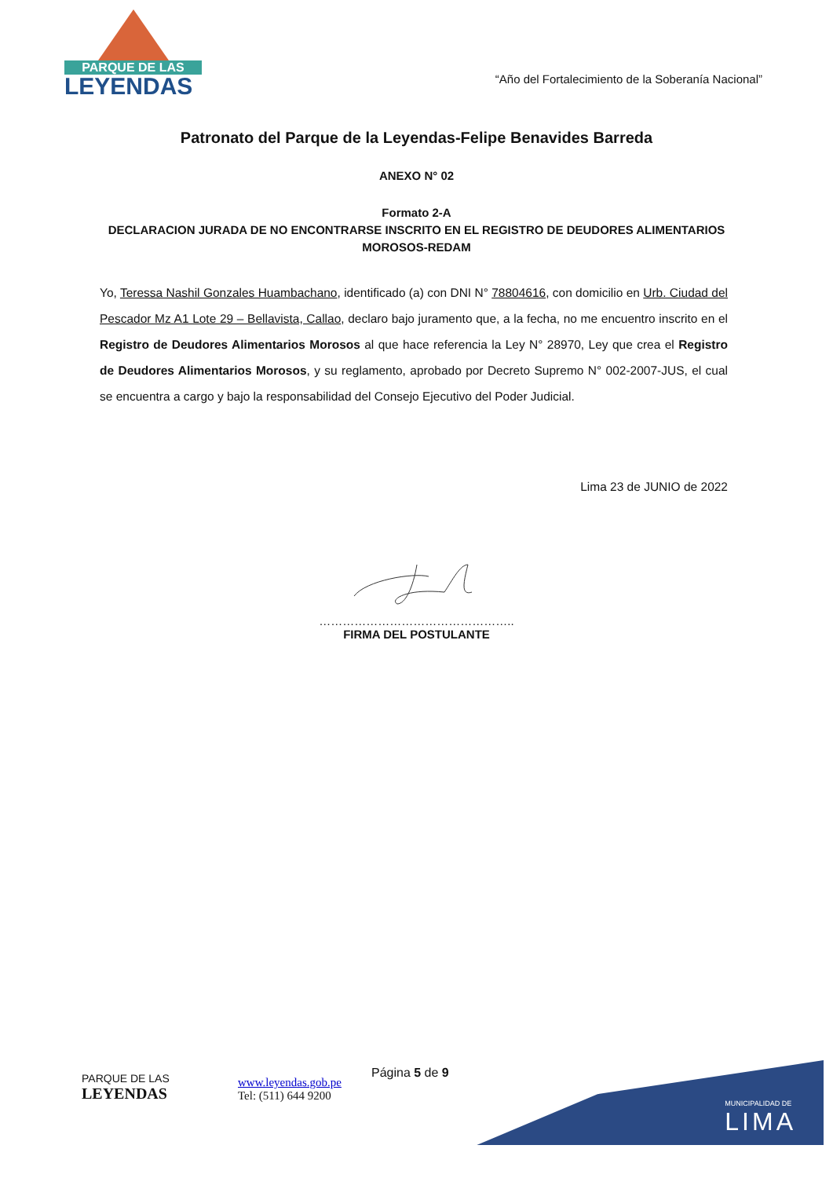PARQUE DE LAS
LEYENDAS
“Año del Fortalecimiento de la Soberanía Nacional”
Patronato del Parque de la Leyendas-Felipe Benavides Barreda
ANEXO N° 02
Formato 2-A
DECLARACION JURADA DE NO ENCONTRARSE INSCRITO EN EL REGISTRO DE DEUDORES ALIMENTARIOS
MOROSOS-REDAM
Yo, Teressa Nashil Gonzales Huambachano, identificado (a) con DNI N° 78804616, con domicilio en Urb. Ciudad del Pescador Mz A1 Lote 29 – Bellavista, Callao, declaro bajo juramento que, a la fecha, no me encuentro inscrito en el Registro de Deudores Alimentarios Morosos al que hace referencia la Ley N° 28970, Ley que crea el Registro de Deudores Alimentarios Morosos, y su reglamento, aprobado por Decreto Supremo N° 002-2007-JUS, el cual se encuentra a cargo y bajo la responsabilidad del Consejo Ejecutivo del Poder Judicial.
Lima 23 de JUNIO de 2022
…………………………………………..
FIRMA DEL POSTULANTE
MUNICIPALIDAD DE
LIMA
PARQUE DE LAS
LEYENDAS
www.leyendas.gob.pe
Tel: (511) 644 9200
Página 5 de 9